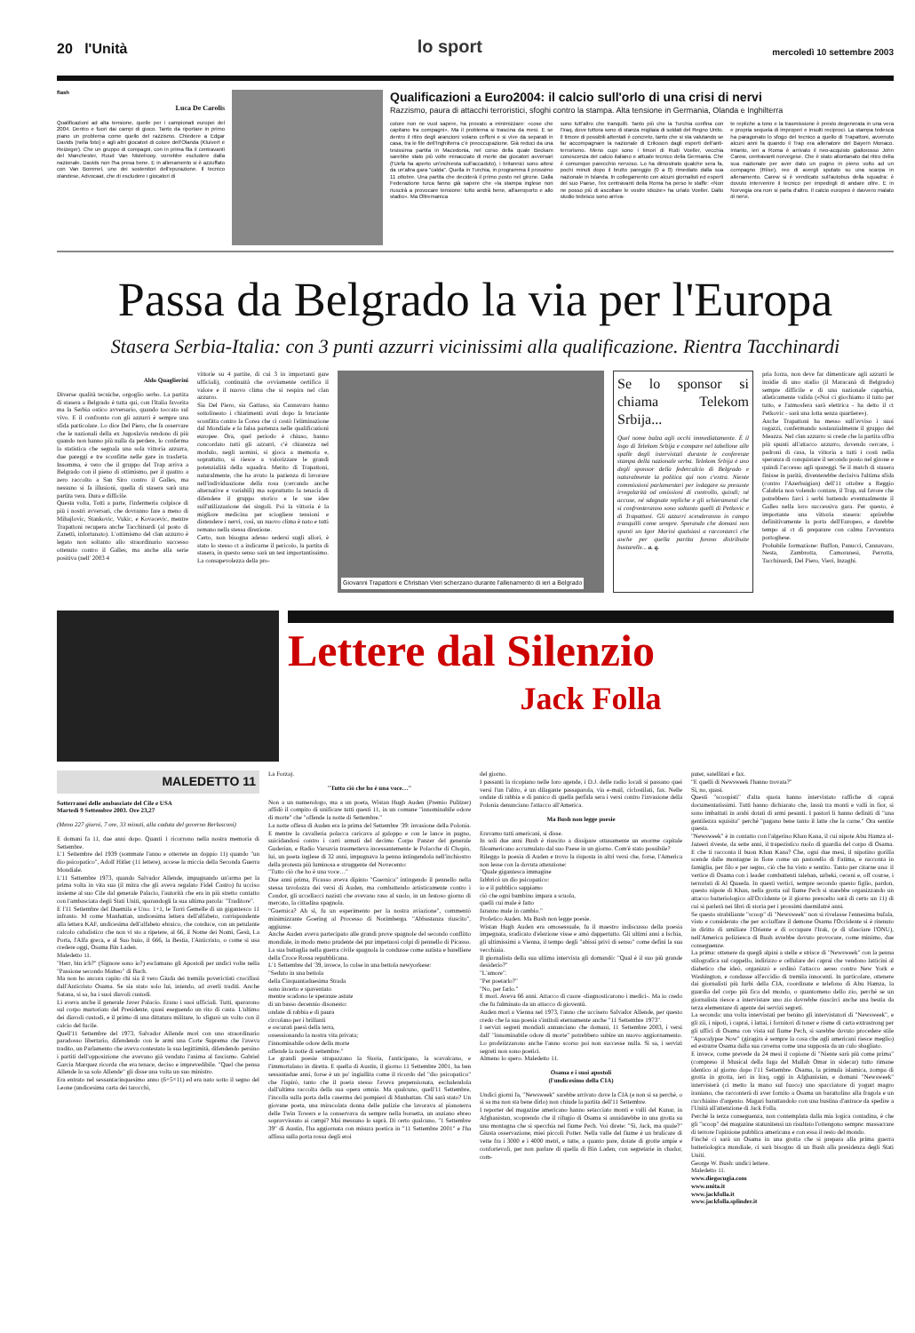20 l'Unità lo sport mercoledì 10 settembre 2003
flash
Luca De Carolis
Qualificazioni ad alta tensione, quelle per i campionati europei del 2004. Dentro e fuori dai campi di gioco. Tanto da riportare in primo piano un problema come quello del razzismo. Chiedere a Edgar Davids (nella foto) e agli altri giocatori di colore dell'Olanda (Kluivert e Reizeger). Che un gruppo di compagni, con in prima fila il centravanti del Manchester, Ruud Van Nistelrooy, vorrebbe escludere dalla nazionale. Davids non l'ha presa bene. E in allenamento si è azzuffato con Van Bommel, uno dei sostenitori dell'epurazione. Il tecnico olandese, Advocaat, che di escludere i giocatori di
Qualificazioni a Euro2004: il calcio sull'orlo di una crisi di nervi
Razzismo, paura di attacchi terroristici, sfoghi contro la stampa. Alta tensione in Germania, Olanda e Inghilterra
colore non ne vuol sapere, ha provato a minimizzare: «cose che capitano tra compagni». Ma il problema si trascina da mesi. E se dentro il ritiro degli arancioni volano ceffoni e si vive da separati in casa, tra le file dell'Inghilterra c'è preoccupazione. Già reduci da una tesissima partita in Macedonia, nel corso della quale Beckam sarebbe stato più volte minacciato di morte dai giocatori avversari (l'Uefa ha aperto un'inchiesta sull'accaduto), i britannici sono attesi da un'altra gara "calda". Quella in Turchia, in programma il prossimo 11 ottobre. Una partita che deciderà il primo posto nel girone. Dalla Federazione turca fanno già sapere che «la stampa inglese non riuscirà a provocare tensione: tutto andrà bene, all'aeroporto e allo stadio». Ma Oltremanica
sono tutt'altro che tranquilli. Tanto più che la Turchia confina con l'Iraq, dove tuttora sono di stanza migliaia di soldati del Regno Unito. Il timore di possibili attentati è concreto, tanto che si sta valutando se far accompagnare la nazionale di Eriksson dagli esperti dell'anti-terrorismo. Meno cupi sono i timori di Rudi Voeller, vecchia conoscenza del calcio italiano e attuale tecnico della Germania. Che è comunque parecchio nervoso. Lo ha dimostrato qualche sera fa, pochi minuti dopo il brutto pareggio (0 a 0) rimediato dalla sua nazionale in Islanda. In collegamento con alcuni giornalisti ed esperti del suo Paese, l'ex centravanti della Roma ha perso le staffe: «Non ne posso più di ascoltare le vostre idiozie» ha urlato Voeller. Dallo studio tedesco sono arriva-
te repliche a tono e la trasmissione è presto degenerata in una vera e propria sequela di improperi e insulti reciproci. La stampa tedesca ha paragonato lo sfogo del tecnico a quello di Trapattoni, avvenuto alcuni anni fa quando il Trap era allenatore del Bayern Monaco. Intanto, ieri a Roma è arrivato il neo-acquisto giallorosso John Carew, centravanti norvegese. Che è stato allontanato dal ritiro della sua nazionale per aver dato un pugno in pieno volto ad un compagno (Riise), reo di avergli sputato su una scarpa in allenamento. Carew si è vendicato sull'autobus della squadra: è dovuto intervenire il tecnico per impedirgli di andare oltre. E in Norvegia ora non si parla d'altro. Il calcio europeo è davvero malato di nervi.
Passa da Belgrado la via per l'Europa
Stasera Serbia-Italia: con 3 punti azzurri vicinissimi alla qualificazione. Rientra Tacchinardi
Aldo Quaglierini
Diverse qualità tecniche, orgoglio serbo. La partita di stasera a Belgrado è tutta qui, con l'Italia favorita ma la Serbia ostico avversario, quando toccato sul vivo. E il confronto con gli azzurri è sempre una sfida particolare. Lo dice Del Piero, che fa osservare che le nazionali della ex Jugoslavia rendono di più quando non hanno più nulla da perdere, lo conferma la statistica che segnala una sola vittoria azzurra, due pareggi e tre sconfitte nelle gare in trasferta. Insomma, è vero che il gruppo del Trap arriva a Belgrado con il pieno di ottimismo, per il quattro a zero raccolto a San Siro contro il Galles, ma nessuno si fa illusioni, quella di stasera sarà una partita vera. Dura e difficile.
Questa volta, Totti a parte, l'infermeria colpisce di più i nostri avversari, che dovranno fare a meno di Mihajlovic, Stankovic, Vukic, e Kovacevic, mentre Trapattoni recupera anche Tacchinardi (al posto di Zanetti, infortunato). L'ottimismo del clan azzurro è legato non soltanto allo straordinario successo ottenuto contro il Galles, ma anche alla serie positiva (nell' 2003 4
vittorie su 4 partite, di cui 3 in importanti gare ufficiali), continuità che ovviamente certifica il valore e il nuovo clima che si respira nel clan azzurro.
Sia Del Piero, sia Gattuso, sia Cannavaro hanno sottolineato i chiarimenti avuti dopo la bruciante sconfitta contro la Corea che ci costò l'eliminazione dal Mondiale e la falsa partenza nelle qualificazioni europee. Ora, quel periodo è chiuso, hanno concordato tutti gli azzurri, c'è chiarezza nel modulo, negli uomini, si gioca a memoria e, soprattutto, si riesce a valorizzare le grandi potenzialità della squadra. Merito di Trapattoni, naturalmente, che ha avuto la pazienza di lavorare nell'individuazione della rosa (cercando anche alternative e variabili) ma soprattutto la tenacia di difendere il gruppo storico e le sue idee sull'utilizzazione dei singoli. Poi la vittoria è la migliore medicina per sciogliere tensioni e distendere i nervi, così, un nuovo clima è nato e tutti remano nella stessa direzione.
Certo, non bisogna adesso sedersi sugli allori, è stato lo stesso ct a indicarne il pericolo, la partita di stasera, in questo senso sarà un test importantissimo. La consapevolezza della pro-
Giovanni Trapattoni e Christian Vieri scherzano durante l'allenamento di ieri a Belgrado
Se lo sponsor si chiama Telekom Srbija...
Quel nome balza agli occhi immediatamente. È il logo di Telekom Srbija e compare nel tabellone alle spalle degli intervistati durante le conferenze stampa della nazionale serba. Telekom Srbija è uno degli sponsor della federcalcio di Belgrado e naturalmente la politica qui non c'entra. Niente commissioni parlamentari per indagare su presunte irregolarità od omissioni di controllo, quindi; né accuse, né sdegnate repliche e gli schieramenti che si confronteranno sono soltanto quelli di Petkovic e di Trapattoni. Gli azzurri scenderanno in campo tranquilli come sempre. Sperando che domani non spunti un Igor Marini qualsiasi a raccontarci che anche per quella partita furono distribuite bustarelle... a. q.
pria forza, non deve far dimenticare agli azzurri le insidie di uno stadio (il Maracanà di Belgrado) sempre difficile e di una nazionale caparbia, atleticamente valida («Noi ci giochiamo il tutto per tutto, e l'atmosfera sarà elettrica - ha detto il ct Petkovic - sarà una lotta senza quartiere»).
Anche Trapattoni ha messo sull'avviso i suoi ragazzi, confermando sostanzialmente il gruppo del Meazza. Nel clan azzurro si crede che la partita offra più spunti all'attacco azzurro, dovendo cercare, i padroni di casa, la vittoria a tutti i costi nella speranza di conquistare il secondo posto nel girone e quindi l'accesso agli spareggi. Se il match di stasera finisse in parità, diventerebbe decisiva l'ultima sfida (contro l'Azerbaigian) dell'11 ottobre a Reggio Calabria non volendo contare, il Trap, sul favore che potrebbero farci i serbi battendo eventualmente il Galles nella loro successiva gara. Per questo, è importante una vittoria stasera: aprirebbe definitivamente la porta dell'Europeo, e darebbe tempo al ct di preparare con calma l'avventura portoghese.
Probabile formazione: Buffon, Panucci, Cannavaro, Nesta, Zambrotta, Camoranesi, Perrotta, Tacchinardi, Del Piero, Vieri, Inzaghi.
Lettere dal Silenzio
Jack Folla
MALEDETTO 11
Sotterranei delle ambasciate del Cile e USA
Martedì 9 Settembre 2003. Ore 23,27
(Meno 227 giorni, 7 ore, 33 minuti, alla caduta del governo Berlusconi)
E domani fa 11, due anni dopo. Quanti 1 ricorrono nella nostra memoria di Settembre.
L'1 Settembre del 1939 (sommate l'anno e otterrete un doppio 11) quando "un dio psicopatico", Adolf Hitler (11 lettere), accese la miccia della Seconda Guerra Mondiale.
L'11 Settembre 1973, quando Salvador Allende, impugnando un'arma per la prima volta in vita sua (il mitra che gli aveva regalato Fidel Castro) fu ucciso insieme al suo Cile dal generale Palacio, l'autorità che era in più stretto contatto con l'ambasciata degli Stati Uniti, sparandogli la sua ultima parola: "Traditore".
E l'11 Settembre del Duemila e Uno. 1+1, le Torri Gemelle di un gigantesco 11 infranto. M come Manhattan, undicesima lettera dell'alfabeto, corrispondente alla lettera KAF, undicesima dell'alfabeto ebraico, che conduce, con un petulante calcolo cabalistico che non vi sto a ripetere, al 66, il Nome dei Nomi, Gesù, La Porta, l'Alfa greca, e al Suo buio, il 666, la Bestia, l'Anticristo, o come si usa credere oggi, Osama Bin Laden.
Maledetto 11.
"Herr, bin ich?" (Signore sono io?) esclamano gli Apostoli per undici volte nella "Passione secondo Matteo" di Bach.
Ma non ho ancora capito chi sia il vero Giuda dei tremila poverictisti crocifissi dall'Anticristo Osama. Se sia stato solo lui, intendo, ad averli traditi. Anche Satana, si sa, ha i suoi diavoli custodi.
Li aveva anche il generale Javer Palacio. Erano i suoi ufficiali. Tutti, spararono sul corpo martoriato del Presidente, quasi eseguendo un rito di casta. L'ultimo dei diavoli custodi, e il primo di una dittatura militare, lo sfigurò un volto con il calcio del fucile.
Quell'11 Settembre del 1973, Salvador Allende morì con uno straordinario paradosso libertario, difendendo con le armi una Corte Suprema che l'aveva tradito, un Parlamento che aveva contestato la sua legittimità, difendendo persino i partiti dell'opposizione che avevano già venduto l'anima al fascismo. Gabriel Garcia Marquez ricorda che era tenace, deciso e imprevedibile. "Quel che pensa Allende lo sa solo Allende" gli disse una volta un suo ministro.
Era entrato nel sessantacinquesimo anno (6+5=11) ed era nato sotto il segno del Leone (undicesima carta dei tarocchi,
La Forza).
"Tutto ciò che ho è una voce…"
Non a un numerologo, ma a un poeta, Wistan Hugh Auden (Premio Pulitzer) affidò il compito di unificare tutti questi 11, in un comune "innominabile odore di morte" che "offende la notte di Settembre."
La notte offesa di Auden era la prima del Settembre '39: invasione della Polonia. E mentre la cavalleria polacca caricava al galoppo e con le lance in pugno, suicidandosi contro i carri armati del decimo Corpo Panzer del generale Guderian, e Radio Varsavia trasmetteva incessantemente le Polacche di Chopin, lui, un poeta inglese di 32 anni, impugnava la penna intingendola nell'inchiostro della protesta più luminosa e struggente del Novecento:
"Tutto ciò che ho è una voce…"
Due anni prima, Picasso aveva dipinto "Guernica" intingendo il pennello nella stessa tavolozza dei versi di Auden, ma combattendo artisticamente contro i Condor, gli uccellacci nazisti che avevano raso al suolo, in un festoso giorno di mercato, la cittadina spagnola.
"Guernica? Ah sì, fu un esperimento per la nostra aviazione", commentò minimizzante Goering al Processo di Norimberga. "Abbastanza riuscito", aggiunse.
Anche Auden aveva partecipato alle grandi prove spagnole del secondo conflitto mondiale, in modo meno prudente dei pur impetuosi colpi di pennello di Picasso. La sua battaglia nella guerra civile spagnola la condusse come autista e barelliere della Croce Rossa repubblicana.
L'1 Settembre del '39, invece, lo colse in una bettola newyorkese:
"Seduto in una bettola
della Cinquantaduesima Strada
sono incerto e spaventato
mentre scadono le speranze astute
di un basso decennio disonesto:
ondate di rabbia e di paura
circolano per i brillanti
e oscurati paesi della terra,
ossessionando la nostra vita privata;
l'innominabile odore della morte
offende la notte di settembre."
Le grandi poesie strapazzano la Storia, l'anticipano, la scavalcano, e l'immortalano in diretta. E quella di Austin, il giorno 11 Settembre 2001, ha ben sessantadue anni, forse è un po' ingiallita come il ricordo del "dio psicopatico" che l'ispirò, tanto che il poeta stesso l'aveva prepensionata, escludendola dall'ultima raccolta della sua opera omnia. Ma qualcuno, quell'11 Settembre, l'incolla sulla porta della caserma dei pompieri di Manhattan. Chi sarà stato? Un giovane poeta, una miracolata donna delle pulizie che lavorava al pianoterra delle Twin Towers e la conservava da sempre nella borsetta, un anziano ebreo sopravvissuto ai campi? Mai messuno lo saprà. Di certo qualcuno, "1 Settembre 39" di Austin, l'ha aggiornata con misura poetica in "11 Settembre 2001" e l'ha affissa sulla porta rossa degli eroi
del giorno.
I passanti la ricopiano nelle loro agende, i D.J. delle radio locali si passano quei versi l'un l'altro, è un dilagante passaparola, via e-mail, ciclostilati, fax. Nelle ondate di rabbia e di panico di quella perfida sera i versi contro l'invasione della Polonia denunciano l'attacco all'America.
Ma Bush non legge poesie
Eravamo tutti americani, si disse.
In soli due anni Bush è riuscito a dissipare ottusamente un enorme capitale filoamericano accumulato dal suo Paese in un giorno. Com'è stato possibile?
Rileggo la poesia di Auden e trovo la risposta in altri versi che, forse, l'America non lesse con la dovuta attenzione:
"Quale gigantesca immagine
fabbricò un dio psicopatico:
io e il pubblico sappiamo
ciò che ogni bambino impara a scuola,
quelli cui male è fatto
faranno male in cambio."
Profetico Auden. Ma Bush non legge poesie.
Wistan Hugh Auden era omosessuale, fu il maestro indiscusso della poesia impegnata, sradicato d'elezione visse e amò dappertutto. Gli ultimi anni a Ischia, gli ultimissimi a Vienna, il tempo degli "abissi privi di senso" come definì la sua vecchiaia.
Il giornalista della sua ultima intervista gli domandò: "Qual è il suo più grande desiderio?"
"L'amore".
"Per poetarlo?"
"No, per farlo."
E morì. Aveva 66 anni. Attacco di cuore -diagnosticarono i medici-. Ma io credo che fu fulminato da un attacco di gioventù.
Auden morì a Vienna nel 1973, l'anno che uccisero Salvador Allende, per questo credo che la sua poesia s'intitoli eternamente anche "11 Settembre 1973".
I servizi segreti mondiali annunciano che domani, 11 Settembre 2003, i versi dall' "innominabile odore di morte" potrebbero subire un nuovo aggiornamento. Lo profetizzarono anche l'anno scorso poi non successe nulla. Si sa, i servizi segreti non sono poetici.
Almeno lo spero. Maledetto 11.
Osama e i suoi apostoli
(l'undicesimo della CIA)
Undici giorni fa, "Newsweek" sarebbe arrivato dove la CIA (e non si sa perché, o si sa ma non sta bene dirlo) non chiude la partita dell'11 Settembre.
I reporter del magazine americano hanno setacciato monti e valli del Kunar, in Afghanistan, scoprendo che il rifugio di Osama si annidarebbe in una grotta su una montagna che si specchia nel fiume Pech. Voi direte: "Sì, Jack, ma quale?" Giusta osservazione, miei piccoli Potter. Nella valle del fiume è un brulicare di vette fra i 3000 e i 4000 metri, e tutte, a quanto pare, dotate di grotte ampie e confortevoli, per non parlare di quella di Bin Laden, con segretarie in chador, com-
puter, satellitari e fax.
"E quelli di Newsweek l'hanno trovata?"
Sì, no, quasi.
Questi "scoopisti" d'alta quota hanno intervistato raffiche di caprai documentatissimi. Tutti hanno dichiarato che, lassù tra monti e valli in fior, si sono imbattuti in arabi dotati di armi pesanti. I pastori li hanno definiti di "una gentilezza squisita" perché "pagano bene tanto il latte che la carne." Ora sentite questa.
"Newsweek" è in contatto con l'algerino Khan Kana, il cui nipote Abu Hamza al-Jazeeri riveste, da sette anni, il trapezistico ruolo di guardia del corpo di Osama. E che ti racconta il buon Khan Kana? Che, ogni due mesi, il nipotino gorilla scende dalle montagne in fiore come un pastorello di Fatima, e racconta in famiglia, per filo e per segno, ciò che ha visto e sentito. Tanto per citarne una: il vertice di Osama con i leader combattenti taleban, uzbeki, ceceni e, off course, i terroristi di Al Quaeda. In questi vertici, sempre secondo questo figlio, pardon, questo nipote di Khan, nella grotta sul fiume Pech si starebbe organizzando un attacco batteriologico all'Occidente (e il giorno prescelto sarà di certo un 11) di cui si parlerà nei libri di storia per i prossimi duemilatré anni.
Se questo strabiliante "scoop" di "Newsweek" non si rivelasse l'ennesima bufala, visto e considerato che per acciuffare il demone Osama l'Occidente si è ritenuto in diritto di umiliare l'Oriente e di occupare l'Irak, (e di sfasciare l'ONU), nell'America poliziesca di Bush avrebbe dovuto provocare, come minimo, due conseguenze.
La prima: ottenere da quegli alpini a stelle e strisce di "Newsweek" con la penna stilografica sul cappello, indirizzo e cellulare dei caprai che vendono latticini al diabetico che ideò, organizzò e ordinò l'attacco aereo contro New York e Washington, e condusse all'eccidio di tremila innocenti. In particolare, ottenere dai giornalisti più furbi della CIA, coordinate e telefono di Abu Hamza, la guardia del corpo più fica del mondo, o quantomeno dello zio, perché se un giornalista riesce a intervistare uno zio dovrebbe riuscirci anche una bestia da terza elementare di agente dei servizi segreti.
La seconda: una volta intervistati per benino gli intervistatori di "Newsweek", e gli zii, i nipoti, i caprai, i lattai, i fornitori di toner e risme di carta extrastrong per gli uffici di Osama con vista sul fiume Pech, si sarebbe dovuto procedere stile "Apocalypse Now" (giragira è sempre la cosa che agli americani riesce meglio) ed estrarre Osama dalla sua caverna come una supposta da un culo sbagliato.
E invece, come prevede da 24 mesi il copione di "Niente sarà più come prima" (compreso il Musical della fuga del Mullah Omar in sidecar) tutto rimane identico al giorno dopo l'11 Settembre. Osama, la primula islamica, zompa di grotta in grotta, ieri in Iraq, oggi in Afghanistan, e domani "Newsweek" intervisterà (ci metto la mano sul fuoco) uno spacciatore di yogurt magro iraniano, che racconterà di aver fornito a Osama un barattolino alla fragola e un cucchiaino d'argento. Magari barattandolo con una bustina d'antrace da spedire a l'Unità all'attenzione di Jack Folla.
Perché la terza conseguenza, non contemplata dalla mia logica contadina, è che gli "scoop" dei magazine statunitensi un risultato l'ottengono sempre: massacrare di terrore l'opinione pubblica americana e con essa il resto del mondo.
Finché ci sarà un Osama in una grotta che si prepara alla prima guerra batteriologica mondiale, ci sarà bisogno di un Bush alla presidenza degli Stati Uniti.
George W. Bush: undici lettere.
Maledetto 11.
www.diegocugia.com
www.unita.it
www.jackfolla.it
www.jackfolla.splinder.it